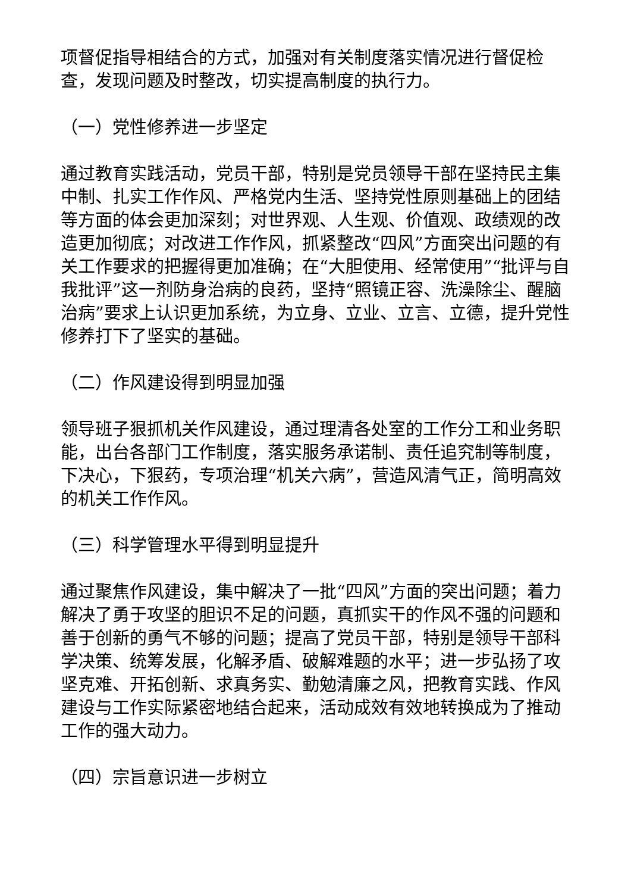项督促指导相结合的方式，加强对有关制度落实情况进行督促检查，发现问题及时整改，切实提高制度的执行力。
（一）党性修养进一步坚定
通过教育实践活动，党员干部，特别是党员领导干部在坚持民主集中制、扎实工作作风、严格党内生活、坚持党性原则基础上的团结等方面的体会更加深刻；对世界观、人生观、价值观、政绩观的改造更加彻底；对改进工作作风，抓紧整改“四风”方面突出问题的有关工作要求的把握得更加准确；在“大胆使用、经常使用”“批评与自我批评”这一剂防身治病的良药，坚持“照镜正容、洗澡除尘、醒脑治病”要求上认识更加系统，为立身、立业、立言、立德，提升党性修养打下了坚实的基础。
（二）作风建设得到明显加强
领导班子狠抓机关作风建设，通过理清各处室的工作分工和业务职能，出台各部门工作制度，落实服务承诺制、责任追究制等制度，下决心，下狠药，专项治理“机关六病”，营造风清气正，简明高效的机关工作作风。
（三）科学管理水平得到明显提升
通过聚焦作风建设，集中解决了一批“四风”方面的突出问题；着力解决了勇于攻坚的胆识不足的问题，真抓实干的作风不强的问题和善于创新的勇气不够的问题；提高了党员干部，特别是领导干部科学决策、统筹发展，化解矛盾、破解难题的水平；进一步弘扬了攻坚克难、开拓创新、求真务实、勤勉清廉之风，把教育实践、作风建设与工作实际紧密地结合起来，活动成效有效地转换成为了推动工作的强大动力。
（四）宗旨意识进一步树立